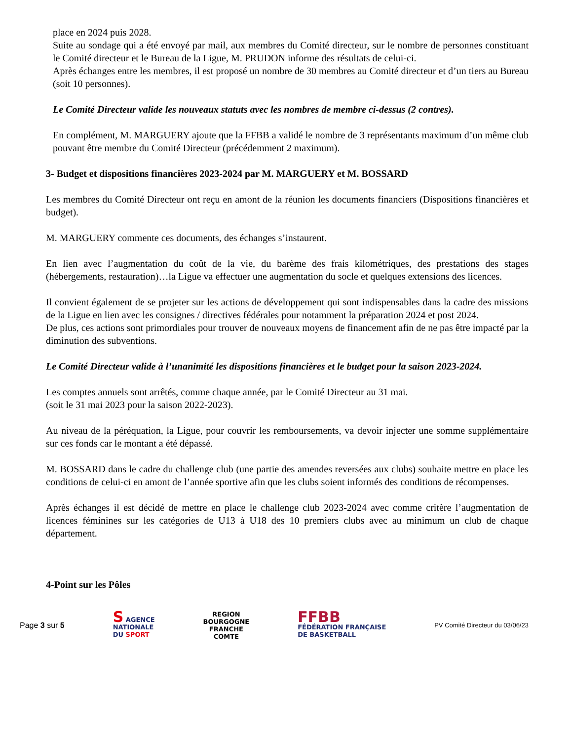place en 2024 puis 2028.
Suite au sondage qui a été envoyé par mail, aux membres du Comité directeur, sur le nombre de personnes constituant le Comité directeur et le Bureau de la Ligue, M. PRUDON informe des résultats de celui-ci.
Après échanges entre les membres, il est proposé un nombre de 30 membres au Comité directeur et d’un tiers au Bureau (soit 10 personnes).
Le Comité Directeur valide les nouveaux statuts avec les nombres de membre ci-dessus (2 contres).
En complément, M. MARGUERY ajoute que la FFBB a validé le nombre de 3 représentants maximum d’un même club pouvant être membre du Comité Directeur (précédemment 2 maximum).
3- Budget et dispositions financières 2023-2024 par M. MARGUERY et M. BOSSARD
Les membres du Comité Directeur ont reçu en amont de la réunion les documents financiers (Dispositions financières et budget).
M. MARGUERY commente ces documents, des échanges s’instaurent.
En lien avec l’augmentation du coût de la vie, du barème des frais kilométriques, des prestations des stages (hébergements, restauration)…la Ligue va effectuer une augmentation du socle et quelques extensions des licences.
Il convient également de se projeter sur les actions de développement qui sont indispensables dans la cadre des missions de la Ligue en lien avec les consignes / directives fédérales pour notamment la préparation 2024 et post 2024.
De plus, ces actions sont primordiales pour trouver de nouveaux moyens de financement afin de ne pas être impacté par la diminution des subventions.
Le Comité Directeur valide à l’unanimité les dispositions financières et le budget pour la saison 2023-2024.
Les comptes annuels sont arrêtés, comme chaque année, par le Comité Directeur au 31 mai.
(soit le 31 mai 2023 pour la saison 2022-2023).
Au niveau de la péréquation, la Ligue, pour couvrir les remboursements, va devoir injecter une somme supplémentaire sur ces fonds car le montant a été dépassé.
M. BOSSARD dans le cadre du challenge club (une partie des amendes reversées aux clubs) souhaite mettre en place les conditions de celui-ci en amont de l’année sportive afin que les clubs soient informés des conditions de récompenses.
Après échanges il est décidé de mettre en place le challenge club 2023-2024 avec comme critère l’augmentation de licences féminines sur les catégories de U13 à U18 des 10 premiers clubs avec au minimum un club de chaque département.
4-Point sur les Pôles
Page 3 sur 5
S AGENCE
NATIONALE
DU SPORT
REGION
BOURGOGNE
FRANCHE
COMTE
FFBB
FÉDÉRATION FRANÇAISE
DE BASKETBALL
PV Comité Directeur du 03/06/23